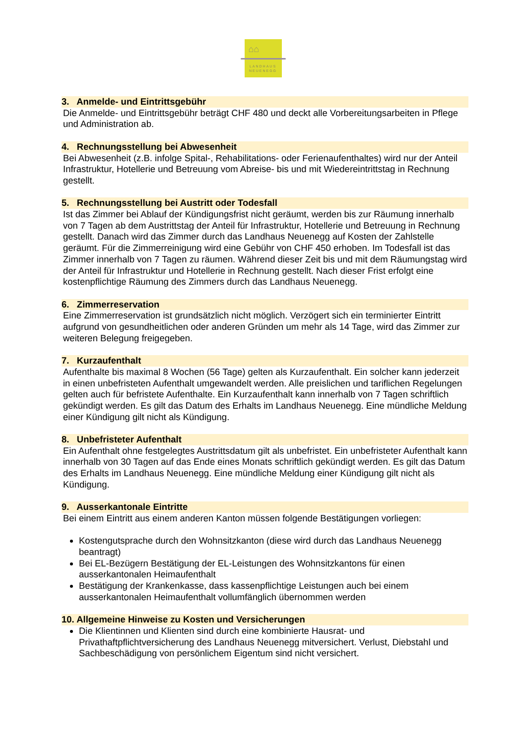⌂⌂
LANDHAUS
NEUENEGG
3. Anmelde- und Eintrittsgebühr
Die Anmelde- und Eintrittsgebühr beträgt CHF 480 und deckt alle Vorbereitungsarbeiten in Pflege und Administration ab.
4. Rechnungsstellung bei Abwesenheit
Bei Abwesenheit (z.B. infolge Spital-, Rehabilitations- oder Ferienaufenthaltes) wird nur der Anteil Infrastruktur, Hotellerie und Betreuung vom Abreise- bis und mit Wiedereintrittstag in Rechnung gestellt.
5. Rechnungsstellung bei Austritt oder Todesfall
Ist das Zimmer bei Ablauf der Kündigungsfrist nicht geräumt, werden bis zur Räumung innerhalb von 7 Tagen ab dem Austrittstag der Anteil für Infrastruktur, Hotellerie und Betreuung in Rechnung gestellt. Danach wird das Zimmer durch das Landhaus Neuenegg auf Kosten der Zahlstelle geräumt. Für die Zimmerreinigung wird eine Gebühr von CHF 450 erhoben. Im Todesfall ist das Zimmer innerhalb von 7 Tagen zu räumen. Während dieser Zeit bis und mit dem Räumungstag wird der Anteil für Infrastruktur und Hotellerie in Rechnung gestellt. Nach dieser Frist erfolgt eine kostenpflichtige Räumung des Zimmers durch das Landhaus Neuenegg.
6. Zimmerreservation
Eine Zimmerreservation ist grundsätzlich nicht möglich. Verzögert sich ein terminierter Eintritt aufgrund von gesundheitlichen oder anderen Gründen um mehr als 14 Tage, wird das Zimmer zur weiteren Belegung freigegeben.
7. Kurzaufenthalt
Aufenthalte bis maximal 8 Wochen (56 Tage) gelten als Kurzaufenthalt. Ein solcher kann jederzeit in einen unbefristeten Aufenthalt umgewandelt werden. Alle preislichen und tariflichen Regelungen gelten auch für befristete Aufenthalte. Ein Kurzaufenthalt kann innerhalb von 7 Tagen schriftlich gekündigt werden. Es gilt das Datum des Erhalts im Landhaus Neuenegg. Eine mündliche Meldung einer Kündigung gilt nicht als Kündigung.
8. Unbefristeter Aufenthalt
Ein Aufenthalt ohne festgelegtes Austrittsdatum gilt als unbefristet. Ein unbefristeter Aufenthalt kann innerhalb von 30 Tagen auf das Ende eines Monats schriftlich gekündigt werden. Es gilt das Datum des Erhalts im Landhaus Neuenegg. Eine mündliche Meldung einer Kündigung gilt nicht als Kündigung.
9. Ausserkantonale Eintritte
Bei einem Eintritt aus einem anderen Kanton müssen folgende Bestätigungen vorliegen:
Kostengutsprache durch den Wohnsitzkanton (diese wird durch das Landhaus Neuenegg beantragt)
Bei EL-Bezügern Bestätigung der EL-Leistungen des Wohnsitzkantons für einen ausserkantonalen Heimaufenthalt
Bestätigung der Krankenkasse, dass kassenpflichtige Leistungen auch bei einem ausserkantonalen Heimaufenthalt vollumfänglich übernommen werden
10. Allgemeine Hinweise zu Kosten und Versicherungen
Die Klientinnen und Klienten sind durch eine kombinierte Hausrat- und Privathaftpflichtversicherung des Landhaus Neuenegg mitversichert. Verlust, Diebstahl und Sachbeschädigung von persönlichem Eigentum sind nicht versichert.